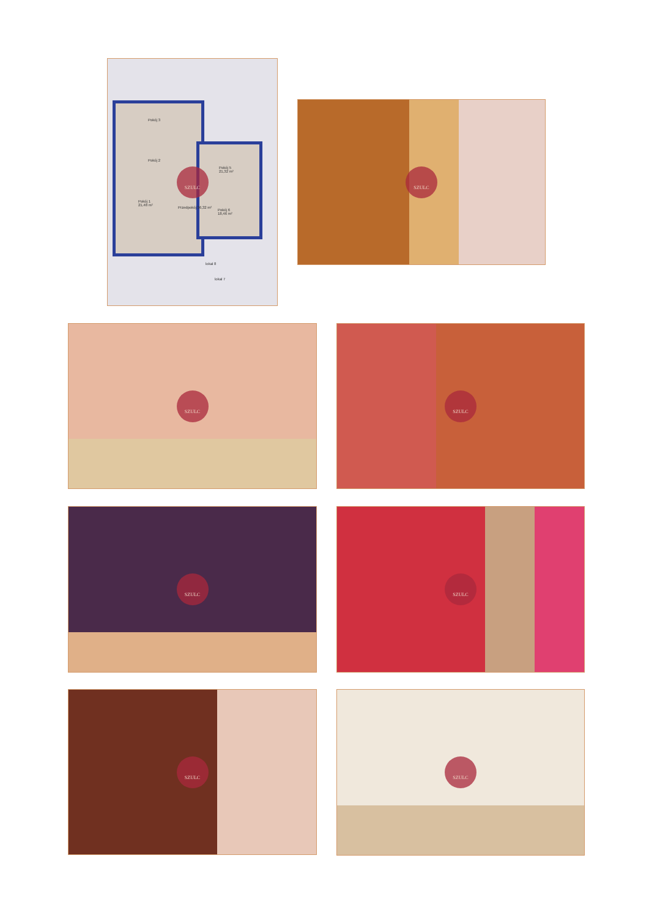Pokój 3
Pokój 2
Pokój 5
21,32 m²
Pokój 1
21,48 m² Przedpokój 36,32 m²
Pokój 6
18,46 m²
lokal 8
lokal 7
SZULC
SZULC
SZULC SZULC
SZULC SZULC
SZULC SZULC